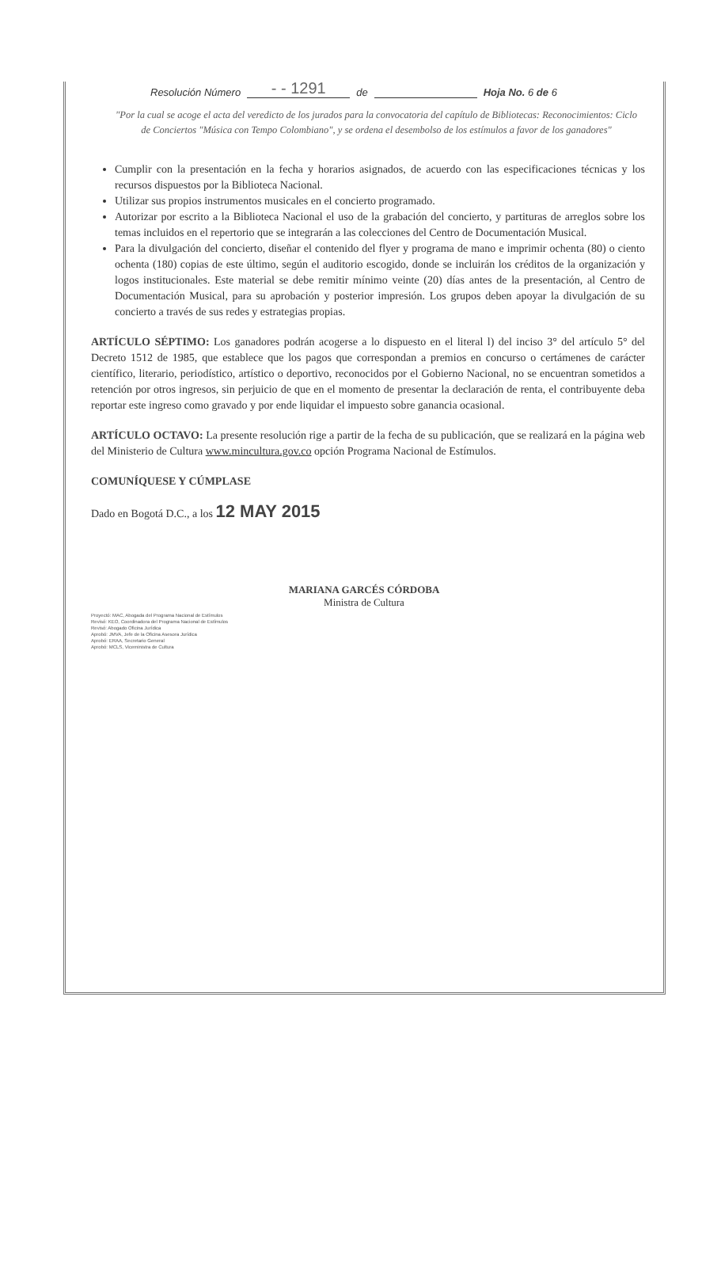Resolución Número - - 1291 de Hoja No. 6 de 6
"Por la cual se acoge el acta del veredicto de los jurados para la convocatoria del capítulo de Bibliotecas: Reconocimientos: Ciclo de Conciertos "Música con Tempo Colombiano", y se ordena el desembolso de los estímulos a favor de los ganadores"
Cumplir con la presentación en la fecha y horarios asignados, de acuerdo con las especificaciones técnicas y los recursos dispuestos por la Biblioteca Nacional.
Utilizar sus propios instrumentos musicales en el concierto programado.
Autorizar por escrito a la Biblioteca Nacional el uso de la grabación del concierto, y partituras de arreglos sobre los temas incluidos en el repertorio que se integrarán a las colecciones del Centro de Documentación Musical.
Para la divulgación del concierto, diseñar el contenido del flyer y programa de mano e imprimir ochenta (80) o ciento ochenta (180) copias de este último, según el auditorio escogido, donde se incluirán los créditos de la organización y logos institucionales. Este material se debe remitir mínimo veinte (20) días antes de la presentación, al Centro de Documentación Musical, para su aprobación y posterior impresión. Los grupos deben apoyar la divulgación de su concierto a través de sus redes y estrategias propias.
ARTÍCULO SÉPTIMO: Los ganadores podrán acogerse a lo dispuesto en el literal l) del inciso 3° del artículo 5° del Decreto 1512 de 1985, que establece que los pagos que correspondan a premios en concurso o certámenes de carácter científico, literario, periodístico, artístico o deportivo, reconocidos por el Gobierno Nacional, no se encuentran sometidos a retención por otros ingresos, sin perjuicio de que en el momento de presentar la declaración de renta, el contribuyente deba reportar este ingreso como gravado y por ende liquidar el impuesto sobre ganancia ocasional.
ARTÍCULO OCTAVO: La presente resolución rige a partir de la fecha de su publicación, que se realizará en la página web del Ministerio de Cultura www.mincultura.gov.co opción Programa Nacional de Estímulos.
COMUNÍQUESE Y CÚMPLASE
Dado en Bogotá D.C., a los 12 MAY 2015
MARIANA GARCÉS CÓRDOBA
Ministra de Cultura
Proyectó: MAC, Abogada del Programa Nacional de Estímulos
Revisó: KEO, Coordinadora del Programa Nacional de Estímulos
Revisó: Abogado Oficina Jurídica
Aprobó: JMVA, Jefe de la Oficina Asesora Jurídica
Aprobó: ERAA, Secretario General
Aprobó: MCLS, Viceministra de Cultura